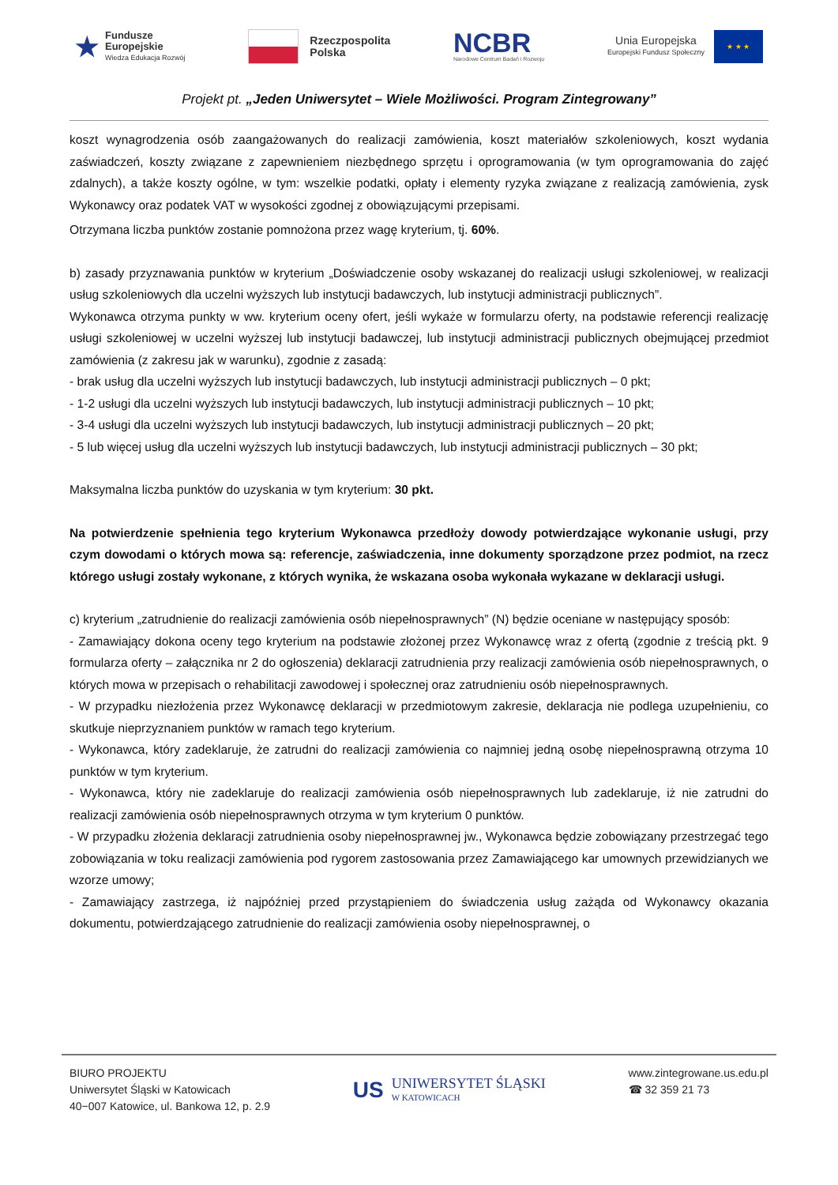★
Fundusze
Europejskie
Wiedza Edukacja Rozwój
Rzeczpospolita
Polska
NCBR
Narodowe Centrum Badań i Rozwoju
Unia Europejska
Europejski Fundusz Społeczny
★ ★ ★
Projekt pt. „Jeden Uniwersytet – Wiele Możliwości. Program Zintegrowany”
koszt wynagrodzenia osób zaangażowanych do realizacji zamówienia, koszt materiałów szkoleniowych, koszt wydania zaświadczeń, koszty związane z zapewnieniem niezbędnego sprzętu i oprogramowania (w tym oprogramowania do zajęć zdalnych), a także koszty ogólne, w tym: wszelkie podatki, opłaty i elementy ryzyka związane z realizacją zamówienia, zysk Wykonawcy oraz podatek VAT w wysokości zgodnej z obowiązującymi przepisami.
Otrzymana liczba punktów zostanie pomnożona przez wagę kryterium, tj. 60%.
b) zasady przyznawania punktów w kryterium „Doświadczenie osoby wskazanej do realizacji usługi szkoleniowej, w realizacji usług szkoleniowych dla uczelni wyższych lub instytucji badawczych, lub instytucji administracji publicznych”.
Wykonawca otrzyma punkty w ww. kryterium oceny ofert, jeśli wykaże w formularzu oferty, na podstawie referencji realizację usługi szkoleniowej w uczelni wyższej lub instytucji badawczej, lub instytucji administracji publicznych obejmującej przedmiot zamówienia (z zakresu jak w warunku), zgodnie z zasadą:
- brak usług dla uczelni wyższych lub instytucji badawczych, lub instytucji administracji publicznych – 0 pkt;
- 1-2 usługi dla uczelni wyższych lub instytucji badawczych, lub instytucji administracji publicznych – 10 pkt;
- 3-4 usługi dla uczelni wyższych lub instytucji badawczych, lub instytucji administracji publicznych – 20 pkt;
- 5 lub więcej usług dla uczelni wyższych lub instytucji badawczych, lub instytucji administracji publicznych – 30 pkt;
Maksymalna liczba punktów do uzyskania w tym kryterium: 30 pkt.
Na potwierdzenie spełnienia tego kryterium Wykonawca przedłoży dowody potwierdzające wykonanie usługi, przy czym dowodami o których mowa są: referencje, zaświadczenia, inne dokumenty sporządzone przez podmiot, na rzecz którego usługi zostały wykonane, z których wynika, że wskazana osoba wykonała wykazane w deklaracji usługi.
c) kryterium „zatrudnienie do realizacji zamówienia osób niepełnosprawnych” (N) będzie oceniane w następujący sposób:
- Zamawiający dokona oceny tego kryterium na podstawie złożonej przez Wykonawcę wraz z ofertą (zgodnie z treścią pkt. 9 formularza oferty – załącznika nr 2 do ogłoszenia) deklaracji zatrudnienia przy realizacji zamówienia osób niepełnosprawnych, o których mowa w przepisach o rehabilitacji zawodowej i społecznej oraz zatrudnieniu osób niepełnosprawnych.
- W przypadku niezłożenia przez Wykonawcę deklaracji w przedmiotowym zakresie, deklaracja nie podlega uzupełnieniu, co skutkuje nieprzyznaniem punktów w ramach tego kryterium.
- Wykonawca, który zadeklaruje, że zatrudni do realizacji zamówienia co najmniej jedną osobę niepełnosprawną otrzyma 10 punktów w tym kryterium.
- Wykonawca, który nie zadeklaruje do realizacji zamówienia osób niepełnosprawnych lub zadeklaruje, iż nie zatrudni do realizacji zamówienia osób niepełnosprawnych otrzyma w tym kryterium 0 punktów.
- W przypadku złożenia deklaracji zatrudnienia osoby niepełnosprawnej jw., Wykonawca będzie zobowiązany przestrzegać tego zobowiązania w toku realizacji zamówienia pod rygorem zastosowania przez Zamawiającego kar umownych przewidzianych we wzorze umowy;
- Zamawiający zastrzega, iż najpóźniej przed przystąpieniem do świadczenia usług zażąda od Wykonawcy okazania dokumentu, potwierdzającego zatrudnienie do realizacji zamówienia osoby niepełnosprawnej, o
BIURO PROJEKTU
Uniwersytet Śląski w Katowicach
40−007 Katowice, ul. Bankowa 12, p. 2.9
US
UNIWERSYTET ŚLĄSKI
W KATOWICACH
www.zintegrowane.us.edu.pl
☎ 32 359 21 73